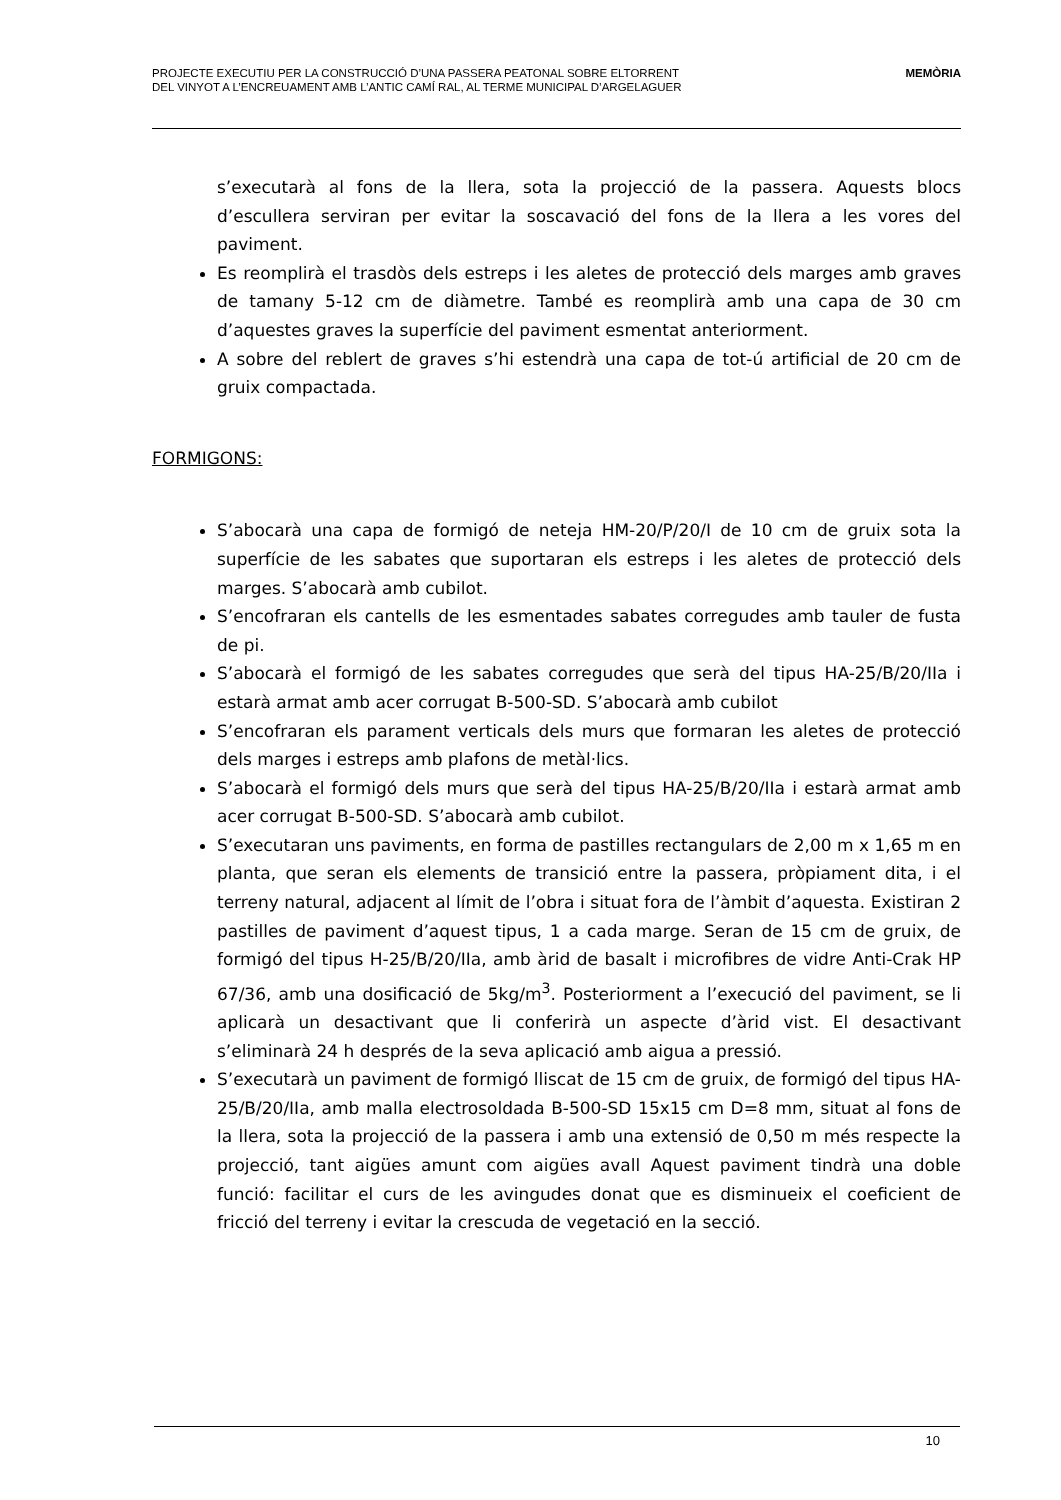PROJECTE EXECUTIU PER LA CONSTRUCCIÓ D’UNA PASSERA PEATONAL SOBRE ELTORRENT
DEL VINYOT A L’ENCREUAMENT AMB L’ANTIC CAMÍ RAL, AL TERME MUNICIPAL D’ARGELAGUER
MEMÒRIA
s’executarà al fons de la llera, sota la projecció de la passera. Aquests blocs d’escullera serviran per evitar la soscavació del fons de la llera a les vores del paviment.
Es reomplirà el trasdòs dels estreps i les aletes de protecció dels marges amb graves de tamany 5-12 cm de diàmetre. També es reomplirà amb una capa de 30 cm d’aquestes graves la superfície del paviment esmentat anteriorment.
A sobre del reblert de graves s’hi estendrà una capa de tot-ú artificial de 20 cm de gruix compactada.
FORMIGONS:
S’abocarà una capa de formigó de neteja HM-20/P/20/I de 10 cm de gruix sota la superfície de les sabates que suportaran els estreps i les aletes de protecció dels marges. S’abocarà amb cubilot.
S’encofraran els cantells de les esmentades sabates corregudes amb tauler de fusta de pi.
S’abocarà el formigó de les sabates corregudes que serà del tipus HA-25/B/20/IIa i estarà armat amb acer corrugat B-500-SD. S’abocarà amb cubilot
S’encofraran els parament verticals dels murs que formaran les aletes de protecció dels marges i estreps amb plafons de metàl·lics.
S’abocarà el formigó dels murs que serà del tipus HA-25/B/20/IIa i estarà armat amb acer corrugat B-500-SD. S’abocarà amb cubilot.
S’executaran uns paviments, en forma de pastilles rectangulars de 2,00 m x 1,65 m en planta, que seran els elements de transició entre la passera, pròpiament dita, i el terreny natural, adjacent al límit de l’obra i situat fora de l’àmbit d’aquesta. Existiran 2 pastilles de paviment d’aquest tipus, 1 a cada marge. Seran de 15 cm de gruix, de formigó del tipus H-25/B/20/IIa, amb àrid de basalt i microfibres de vidre Anti-Crak HP 67/36, amb una dosificació de 5kg/m<sup>3</sup>. Posteriorment a l’execució del paviment, se li aplicarà un desactivant que li conferirà un aspecte d’àrid vist. El desactivant s’eliminarà 24 h després de la seva aplicació amb aigua a pressió.
S’executarà un paviment de formigó lliscat de 15 cm de gruix, de formigó del tipus HA-25/B/20/IIa, amb malla electrosoldada B-500-SD 15x15 cm D=8 mm, situat al fons de la llera, sota la projecció de la passera i amb una extensió de 0,50 m més respecte la projecció, tant aigües amunt com aigües avall Aquest paviment tindrà una doble funció: facilitar el curs de les avingudes donat que es disminueix el coeficient de fricció del terreny i evitar la crescuda de vegetació en la secció.
10